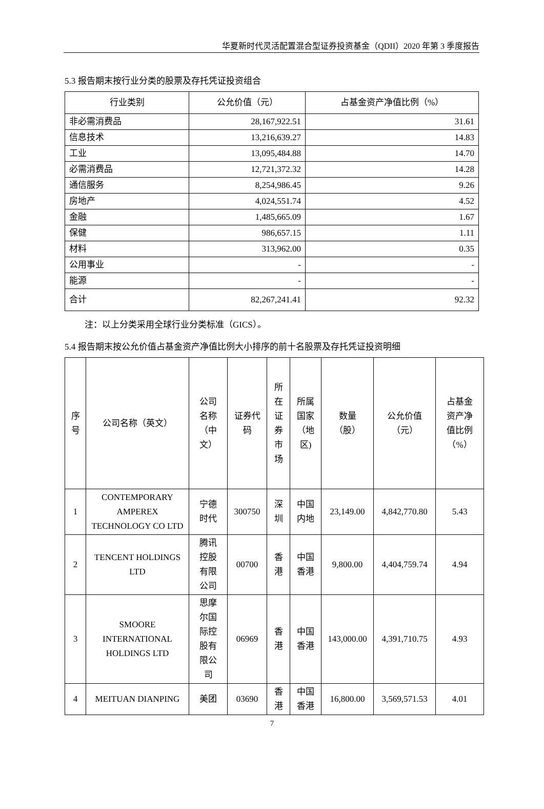华夏新时代灵活配置混合型证券投资基金（QDII）2020 年第 3 季度报告
5.3 报告期末按行业分类的股票及存托凭证投资组合
| 行业类别 | 公允价值（元） | 占基金资产净值比例（%） |
| --- | --- | --- |
| 非必需消费品 | 28,167,922.51 | 31.61 |
| 信息技术 | 13,216,639.27 | 14.83 |
| 工业 | 13,095,484.88 | 14.70 |
| 必需消费品 | 12,721,372.32 | 14.28 |
| 通信服务 | 8,254,986.45 | 9.26 |
| 房地产 | 4,024,551.74 | 4.52 |
| 金融 | 1,485,665.09 | 1.67 |
| 保健 | 986,657.15 | 1.11 |
| 材料 | 313,962.00 | 0.35 |
| 公用事业 | - | - |
| 能源 | - | - |
| 合计 | 82,267,241.41 | 92.32 |
注：以上分类采用全球行业分类标准（GICS）。
5.4 报告期末按公允价值占基金资产净值比例大小排序的前十名股票及存托凭证投资明细
| 序 号 | 公司名称（英文） | 公司 名称 （中 文） | 证券代 码 | 所 在 证 券 市 场 | 所属 国家 （地 区) | 数量 （股） | 公允价值 （元） | 占基金 资产净 值比例 （%） |
| --- | --- | --- | --- | --- | --- | --- | --- | --- |
| 1 | CONTEMPORARY AMPEREX TECHNOLOGY CO LTD | 宁德 时代 | 300750 | 深 圳 | 中国 内地 | 23,149.00 | 4,842,770.80 | 5.43 |
| 2 | TENCENT HOLDINGS LTD | 腾讯 控股 有限 公司 | 00700 | 香 港 | 中国 香港 | 9,800.00 | 4,404,759.74 | 4.94 |
| 3 | SMOORE INTERNATIONAL HOLDINGS LTD | 思摩 尔国 际控 股有 限公 司 | 06969 | 香 港 | 中国 香港 | 143,000.00 | 4,391,710.75 | 4.93 |
| 4 | MEITUAN DIANPING | 美团 | 03690 | 香 港 | 中国 香港 | 16,800.00 | 3,569,571.53 | 4.01 |
7